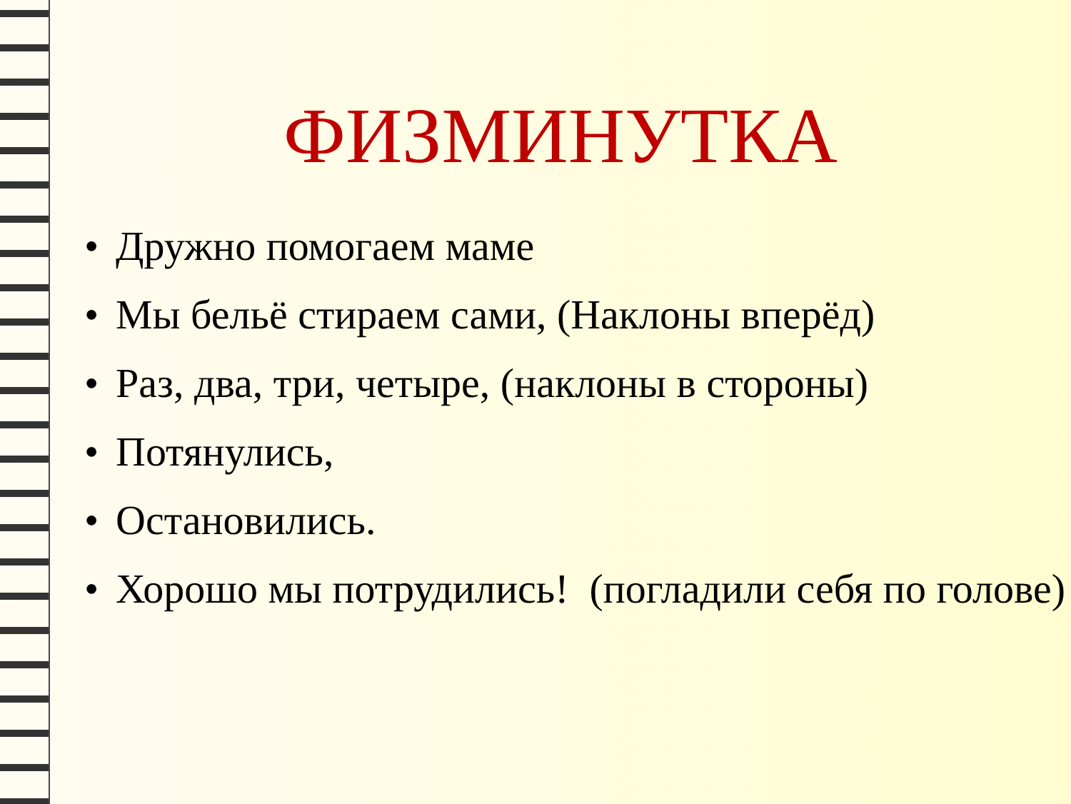ФИЗМИНУТКА
• Дружно помогаем маме
• Мы бельё стираем сами, (Наклоны вперёд)
• Раз, два, три, четыре, (наклоны в стороны)
• Потянулись,
• Остановились.
• Хорошо мы потрудились! (погладили себя по голове)